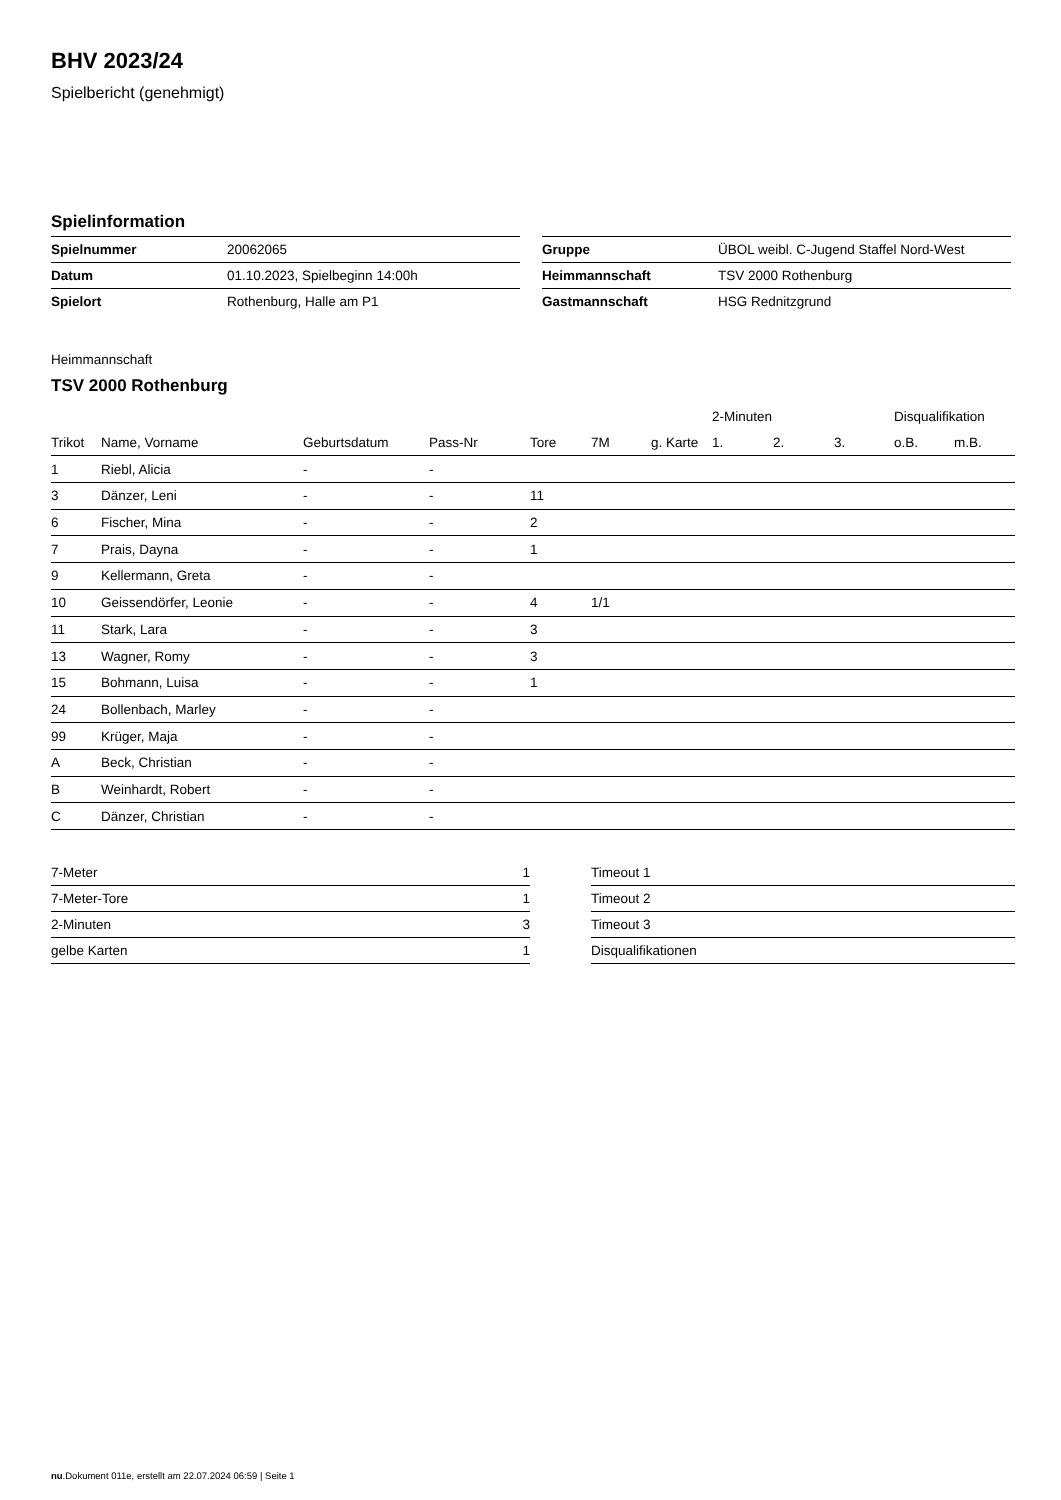BHV 2023/24
Spielbericht (genehmigt)
Spielinformation
| Spielnummer | 20062065 |
| Datum | 01.10.2023, Spielbeginn 14:00h |
| Spielort | Rothenburg, Halle am P1 |
| Gruppe | ÜBOL weibl. C-Jugend Staffel Nord-West |
| Heimmannschaft | TSV 2000 Rothenburg |
| Gastmannschaft | HSG Rednitzgrund |
Heimmannschaft
TSV 2000 Rothenburg
| | | | | | | | 2-Minuten | | | Disqualifikation | |
| --- | --- | --- | --- | --- | --- | --- | --- | --- | --- | --- | --- |
| Trikot | Name, Vorname | Geburtsdatum | Pass-Nr | Tore | 7M | g. Karte | 1. | 2. | 3. | o.B. | m.B. |
| 1 | Riebl, Alicia | - | - | | | | | | | | |
| 3 | Dänzer, Leni | - | - | 11 | | | | | | | |
| 6 | Fischer, Mina | - | - | 2 | | | | | | | |
| 7 | Prais, Dayna | - | - | 1 | | | | | | | |
| 9 | Kellermann, Greta | - | - | | | | | | | | |
| 10 | Geissendörfer, Leonie | - | - | 4 | 1/1 | | | | | | |
| 11 | Stark, Lara | - | - | 3 | | | | | | | |
| 13 | Wagner, Romy | - | - | 3 | | | | | | | |
| 15 | Bohmann, Luisa | - | - | 1 | | | | | | | |
| 24 | Bollenbach, Marley | - | - | | | | | | | | |
| 99 | Krüger, Maja | - | - | | | | | | | | |
| A | Beck, Christian | - | - | | | | | | | | |
| B | Weinhardt, Robert | - | - | | | | | | | | |
| C | Dänzer, Christian | - | - | | | | | | | | |
| 7-Meter | 1 |
| 7-Meter-Tore | 1 |
| 2-Minuten | 3 |
| gelbe Karten | 1 |
| Timeout 1 |
| Timeout 2 |
| Timeout 3 |
| Disqualifikationen |
nu.Dokument 011e, erstellt am 22.07.2024 06:59 | Seite 1